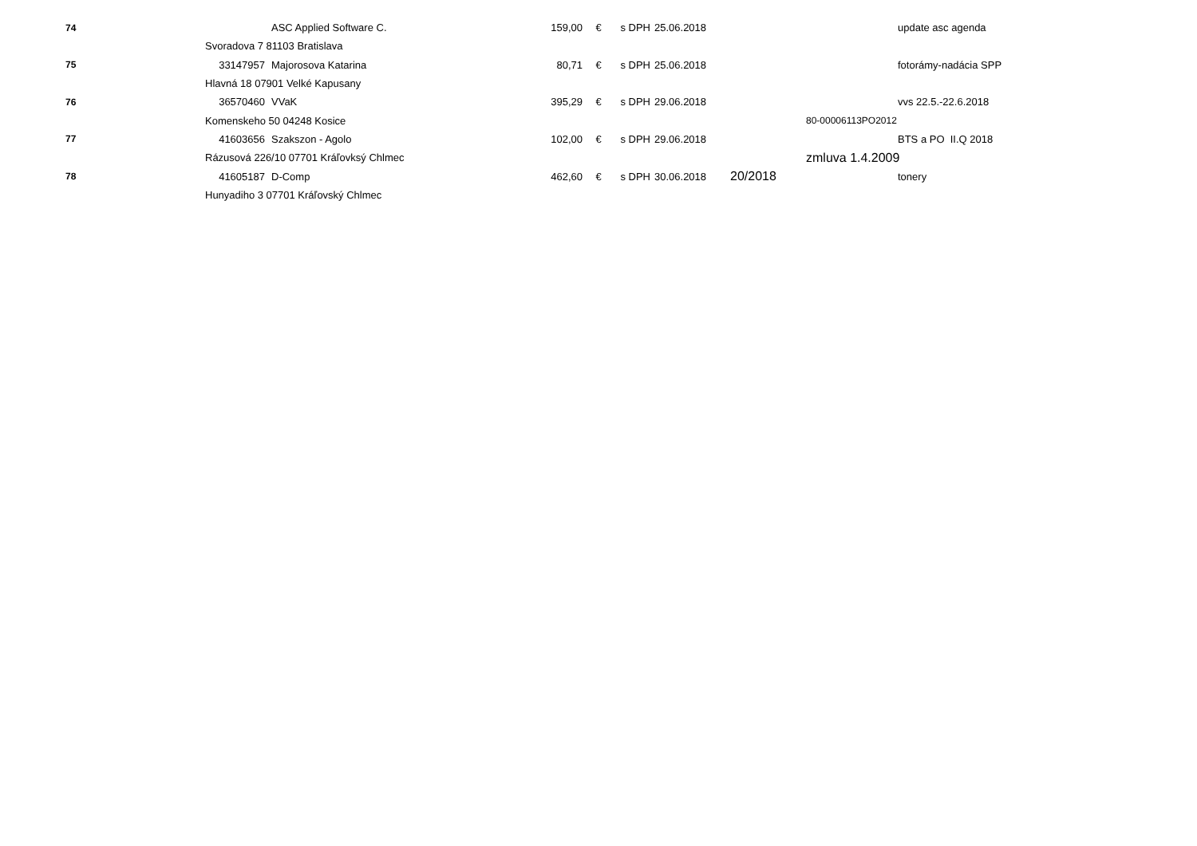| 74 | | ASC Applied Software C. | 159,00 | € | s DPH | 25.06.2018 | | | update asc agenda |
| | Svoradova 7 81103 Bratislava | | | | | | | | |
| 75 | 33147957 | Majorosova Katarina | 80,71 | € | s DPH | 25.06.2018 | | | fotorámy-nadácia SPP |
| | Hlavná 18 07901 Velké Kapusany | | | | | | | | |
| 76 | 36570460 | VVaK | 395,29 | € | s DPH | 29.06.2018 | | | vvs 22.5.-22.6.2018 |
| | Komenskeho 50 04248 Kosice | | | | | | | 80-00006113PO2012 | |
| 77 | 41603656 | Szakszon - Agolo | 102,00 | € | s DPH | 29.06.2018 | | | BTS a PO II.Q 2018 |
| | Rázusová 226/10 07701 Kráľovksý Chlmec | | | | | | | zmluva 1.4.2009 | |
| 78 | 41605187 | D-Comp | 462,60 | € | s DPH | 30.06.2018 | 20/2018 | | tonery |
| | Hunyadiho 3 07701 Kráľovský Chlmec | | | | | | | | |